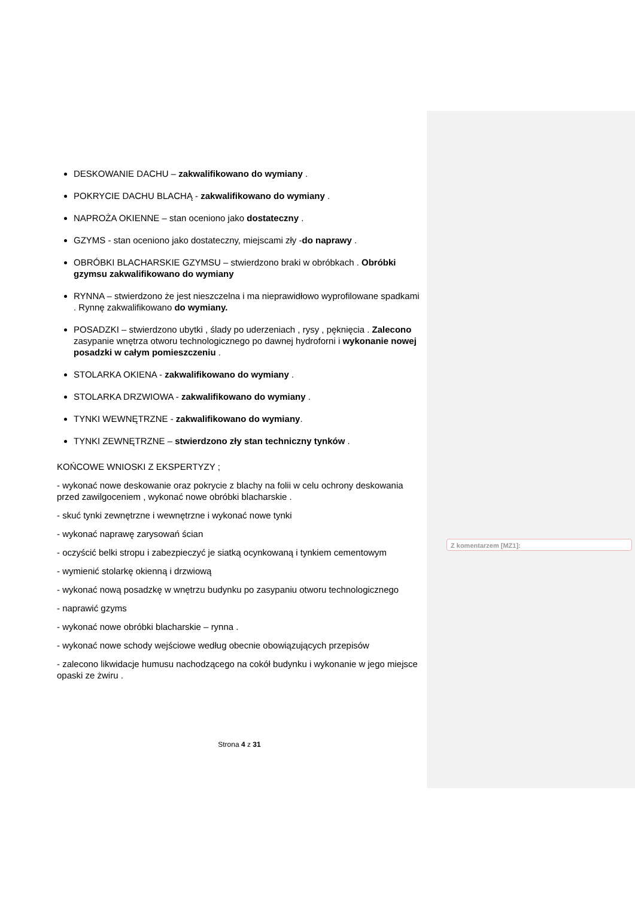DESKOWANIE DACHU – zakwalifikowano do wymiany .
POKRYCIE DACHU BLACHĄ - zakwalifikowano do wymiany .
NAPROŻA OKIENNE – stan oceniono jako dostateczny .
GZYMS - stan oceniono jako dostateczny, miejscami zły -do naprawy .
OBRÓBKI BLACHARSKIE GZYMSU – stwierdzono braki w obróbkach . Obróbki gzymsu zakwalifikowano do wymiany
RYNNA – stwierdzono że jest nieszczelna i ma nieprawidłowo wyprofilowane spadkami . Rynnę zakwalifikowano do wymiany.
POSADZKI – stwierdzono ubytki , ślady po uderzeniach , rysy , pęknięcia . Zalecono zasypanie wnętrza otworu technologicznego po dawnej hydroforni i wykonanie nowej posadzki w całym pomieszczeniu .
STOLARKA OKIENA - zakwalifikowano do wymiany .
STOLARKA DRZWIOWA - zakwalifikowano do wymiany .
TYNKI WEWNĘTRZNE - zakwalifikowano do wymiany.
TYNKI ZEWNĘTRZNE – stwierdzono zły stan techniczny tynków .
KOŃCOWE WNIOSKI Z EKSPERTYZY ;
- wykonać nowe deskowanie oraz pokrycie z blachy na folii w celu ochrony deskowania przed zawilgoceniem , wykonać nowe obróbki blacharskie .
- skuć tynki zewnętrzne i wewnętrzne i wykonać nowe tynki
- wykonać naprawę zarysowań ścian
- oczyścić belki stropu i zabezpieczyć je siatką ocynkowaną i tynkiem cementowym
- wymienić stolarkę okienną i drzwiową
- wykonać nową posadzkę w wnętrzu budynku po zasypaniu otworu technologicznego
- naprawić gzyms
- wykonać nowe obróbki blacharskie – rynna .
- wykonać nowe schody wejściowe według obecnie obowiązujących przepisów
- zalecono likwidacje humusu nachodzącego na cokół budynku i wykonanie w jego miejsce opaski ze żwiru .
Z komentarzem [MZ1]:
Strona 4 z 31